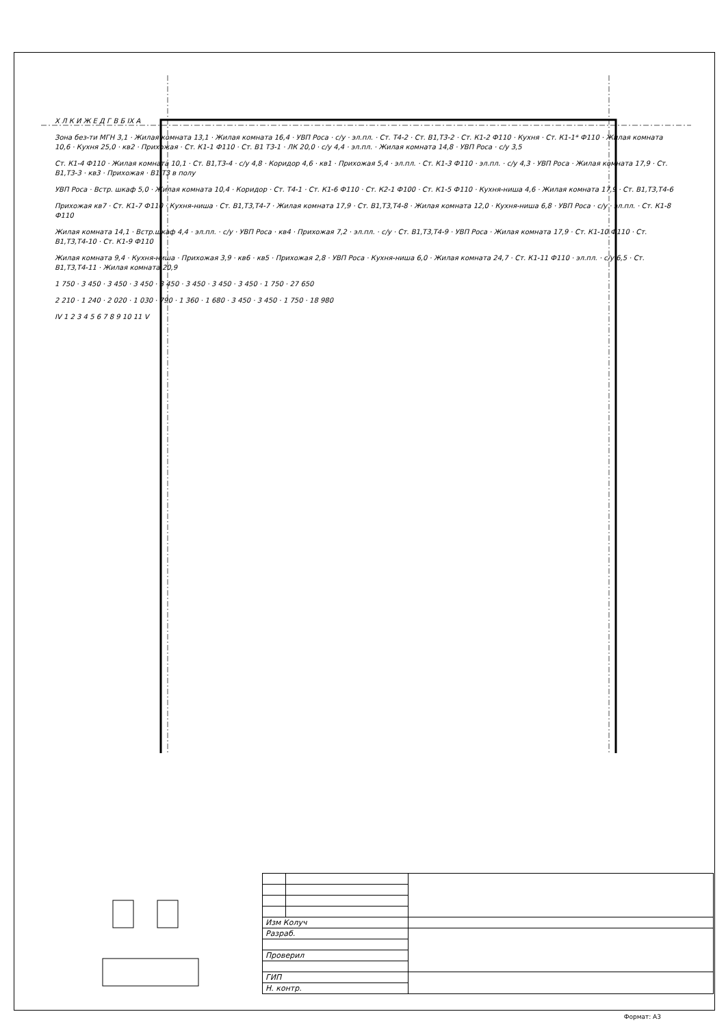Х Л К И Ж Е Д Г В Б IX А
Зона без-ти МГН 3,1 · Жилая комната 13,1 · Жилая комната 16,4 · УВП Роса · с/у · эл.пл. · Ст. Т4-2 · Ст. В1,Т3-2 · Ст. К1-2 Ф110 · Кухня · Ст. К1-1* Ф110 · Жилая комната 10,6 · Кухня 25,0 · кв2 · Прихожая · Ст. К1-1 Ф110 · Ст. В1 Т3-1 · ЛК 20,0 · с/у 4,4 · эл.пл. · Жилая комната 14,8 · УВП Роса · с/у 3,5
Ст. К1-4 Ф110 · Жилая комната 10,1 · Ст. В1,Т3-4 · с/у 4,8 · Коридор 4,6 · кв1 · Прихожая 5,4 · эл.пл. · Ст. К1-3 Ф110 · эл.пл. · с/у 4,3 · УВП Роса · Жилая комната 17,9 · Ст. В1,Т3-3 · кв3 · Прихожая · В1,Т3 в полу
УВП Роса · Встр. шкаф 5,0 · Жилая комната 10,4 · Коридор · Ст. Т4-1 · Ст. К1-6 Ф110 · Ст. К2-1 Ф100 · Ст. К1-5 Ф110 · Кухня-ниша 4,6 · Жилая комната 17,9 · Ст. В1,Т3,Т4-6
Прихожая кв7 · Ст. К1-7 Ф110 · Кухня-ниша · Ст. В1,Т3,Т4-7 · Жилая комната 17,9 · Ст. В1,Т3,Т4-8 · Жилая комната 12,0 · Кухня-ниша 6,8 · УВП Роса · с/у · эл.пл. · Ст. К1-8 Ф110
Жилая комната 14,1 · Встр.шкаф 4,4 · эл.пл. · с/у · УВП Роса · кв4 · Прихожая 7,2 · эл.пл. · с/у · Ст. В1,Т3,Т4-9 · УВП Роса · Жилая комната 17,9 · Ст. К1-10 Ф110 · Ст. В1,Т3,Т4-10 · Ст. К1-9 Ф110
Жилая комната 9,4 · Кухня-ниша · Прихожая 3,9 · кв6 · кв5 · Прихожая 2,8 · УВП Роса · Кухня-ниша 6,0 · Жилая комната 24,7 · Ст. К1-11 Ф110 · эл.пл. · с/у 6,5 · Ст. В1,Т3,Т4-11 · Жилая комната 20,9
1 750 · 3 450 · 3 450 · 3 450 · 3 450 · 3 450 · 3 450 · 3 450 · 1 750 · 27 650
2 210 · 1 240 · 2 020 · 1 030 · 790 · 1 360 · 1 680 · 3 450 · 3 450 · 1 750 · 18 980
IV 1 2 3 4 5 6 7 8 9 10 11 V
| Изм Колуч | | |
| Разраб. | | |
| Проверил | | |
| ГИП | | |
| Н. контр. | | |
Формат: А3